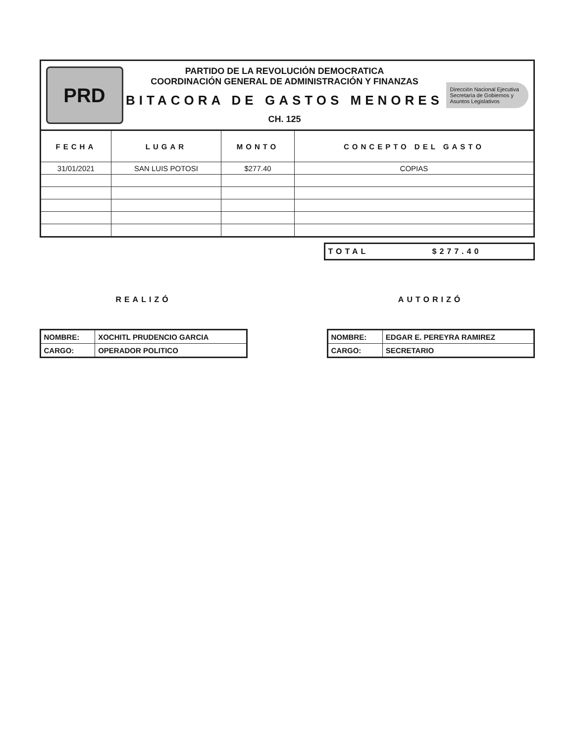PRD
PARTIDO DE LA REVOLUCIÓN DEMOCRATICA
COORDINACIÓN GENERAL DE ADMINISTRACIÓN Y FINANZAS
BITACORA DE GASTOS MENORES
CH. 125
Dirección Nacional Ejecutiva
Secretaría de Gobiernos y Asuntos Legislativos
| FECHA | LUGAR | MONTO | CONCEPTO DEL GASTO |
| --- | --- | --- | --- |
| 31/01/2021 | SAN LUIS POTOSI | $277.40 | COPIAS |
TOTAL $277.40
REALIZÓ
| NOMBRE: | XOCHITL PRUDENCIO GARCIA |
| CARGO: | OPERADOR POLITICO |
AUTORIZÓ
| NOMBRE: | EDGAR E. PEREYRA RAMIREZ |
| CARGO: | SECRETARIO |